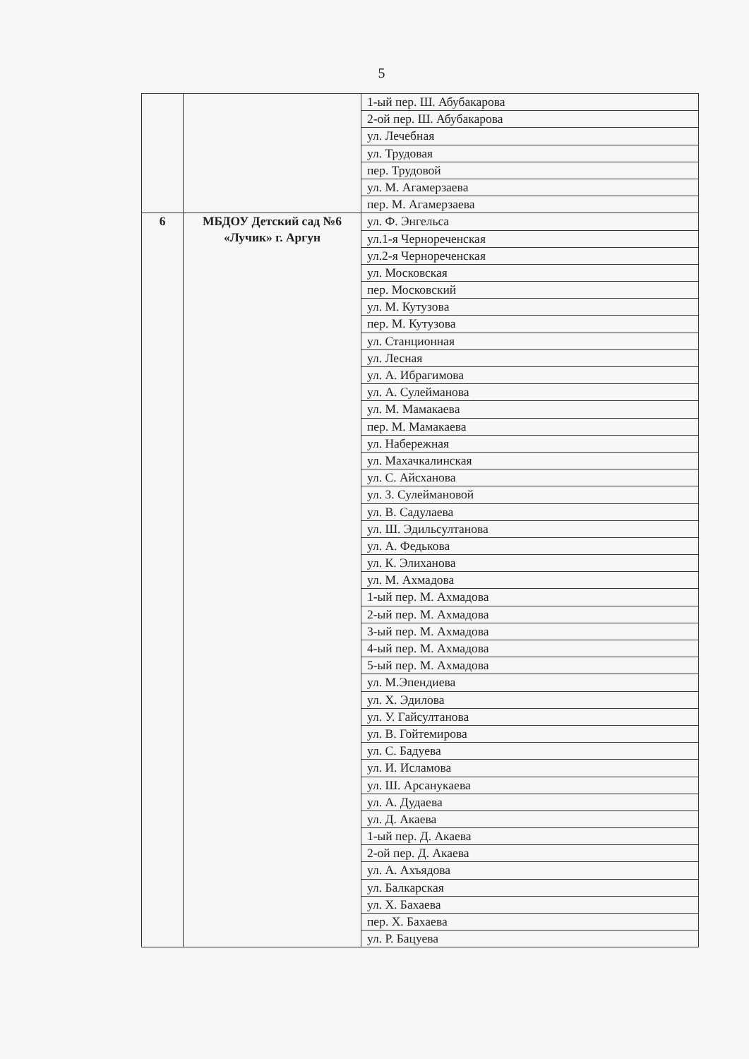5
| | | 1-ый пер. Ш. Абубакарова |
| | | 2-ой пер. Ш. Абубакарова |
| | | ул. Лечебная |
| | | ул. Трудовая |
| | | пер. Трудовой |
| | | ул. М. Агамерзаева |
| | | пер. М. Агамерзаева |
| 6 | МБДОУ Детский сад №6 «Лучик» г. Аргун | ул. Ф. Энгельса |
| | | ул.1-я Чернореченская |
| | | ул.2-я Чернореченская |
| | | ул. Московская |
| | | пер. Московский |
| | | ул. М. Кутузова |
| | | пер. М. Кутузова |
| | | ул. Станционная |
| | | ул. Лесная |
| | | ул. А. Ибрагимова |
| | | ул. А. Сулейманова |
| | | ул. М. Мамакаева |
| | | пер. М. Мамакаева |
| | | ул. Набережная |
| | | ул. Махачкалинская |
| | | ул. С. Айсханова |
| | | ул. З. Сулеймановой |
| | | ул. В. Садулаева |
| | | ул. Ш. Эдильсултанова |
| | | ул. А. Федькова |
| | | ул. К. Элиханова |
| | | ул. М. Ахмадова |
| | | 1-ый пер. М. Ахмадова |
| | | 2-ый пер. М. Ахмадова |
| | | 3-ый пер. М. Ахмадова |
| | | 4-ый пер. М. Ахмадова |
| | | 5-ый пер. М. Ахмадова |
| | | ул. М.Эпендиева |
| | | ул. Х. Эдилова |
| | | ул. У. Гайсултанова |
| | | ул. В. Гойтемирова |
| | | ул. С. Бадуева |
| | | ул. И. Исламова |
| | | ул. Ш. Арсанукаева |
| | | ул. А. Дудаева |
| | | ул. Д. Акаева |
| | | 1-ый пер. Д. Акаева |
| | | 2-ой пер. Д. Акаева |
| | | ул. А. Ахъядова |
| | | ул. Балкарская |
| | | ул. Х. Бахаева |
| | | пер. Х. Бахаева |
| | | ул. Р. Бацуева |